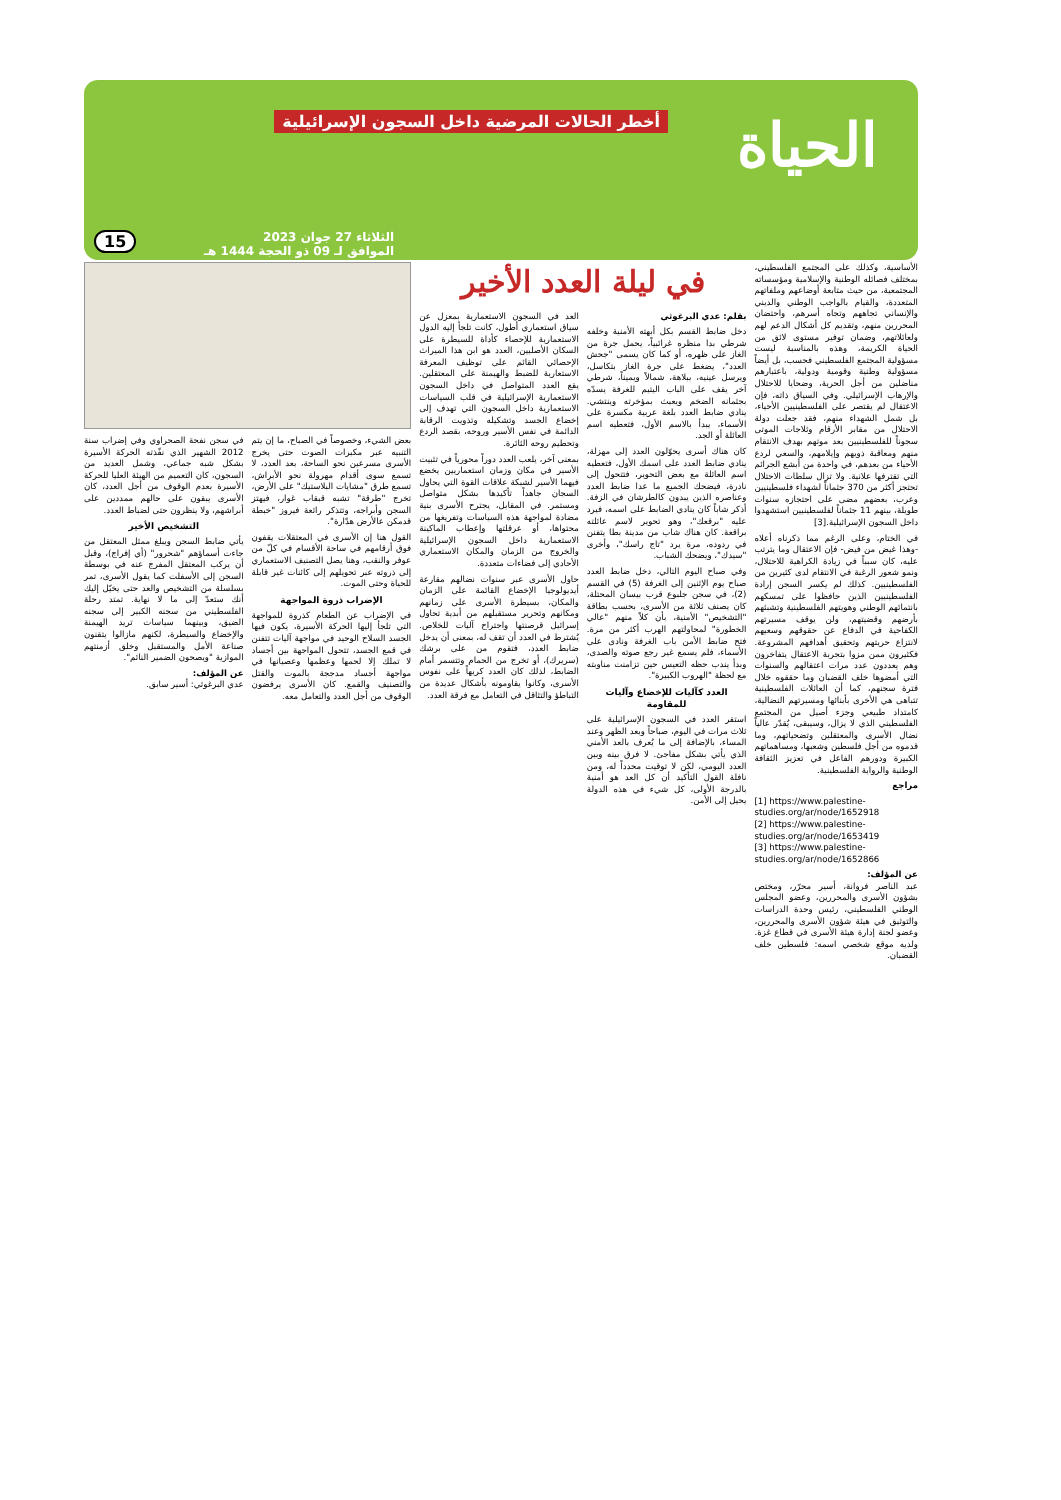الحياة
أخطر الحالات المرضية داخل السجون الإسرائيلية
الثلاثاء 27 جوان 2023
الموافق لـ 09 ذو الحجة 1444 هـ
15
الأساسية، وكذلك على المجتمع الفلسطيني، بمختلف فصائله الوطنية والإسلامية ومؤسساته المجتمعية، من حيث متابعة أوضاعهم وملفاتهم المتعددة، والقيام بالواجب الوطني والديني والإنساني تجاههم وتجاه أسرهم، واحتضان المحررين منهم، وتقديم كل أشكال الدعم لهم ولعائلاتهم، وضمان توفير مستوى لائق من الحياة الكريمة، وهذه بالمناسبة ليست مسؤولية المجتمع الفلسطيني فحسب، بل أيضاً مسؤولية وطنية وقومية ودولية، باعتبارهم مناضلين من أجل الحرية، وضحايا للاحتلال والإرهاب الإسرائيلي. وفي السياق ذاته، فإن الاعتقال لم يقتصر على الفلسطينيين الأحياء، بل شمل الشهداء منهم، فقد جعلت دولة الاحتلال من مقابر الأرقام وثلاجات الموتى سجوناً للفلسطينيين بعد موتهم بهدف الانتقام منهم ومعاقبة ذويهم وإيلامهم، والسعي لردع الأحياء من بعدهم، في واحدة من أبشع الجرائم التي تقترفها علانية. ولا تزال سلطات الاحتلال تحتجز أكثر من 370 جثماناً لشهداء فلسطينيين وعرب، بعضهم مضى على احتجازه سنوات طويلة، بينهم 11 جثماناً لفلسطينيين استشهدوا داخل السجون الإسرائيلية.[3]
في الختام، وعلى الرغم مما ذكرناه أعلاه -وهذا غيض من فيض- فإن الاعتقال وما يترتب عليه، كان سبباً في زيادة الكراهية للاحتلال، ونمو شعور الرغبة في الانتقام لدى كثيرين من الفلسطينيين. كذلك لم يكسر السجن إرادة الفلسطينيين الذين حافظوا على تمسكهم بانتمائهم الوطني وهويتهم الفلسطينية وتشبثهم بأرضهم وقضيتهم، ولن يوقف مسيرتهم الكفاحية في الدفاع عن حقوقهم وسعيهم لانتزاع حريتهم وتحقيق أهدافهم المشروعة. فكثيرون ممن مزوا بتجربة الاعتقال يتفاخرون وهم يعددون عدد مرات اعتقالهم والسنوات التي أمضوها خلف القضبان وما حققوه خلال فترة سجنهم، كما أن العائلات الفلسطينية تتباهى هي الأخرى بأبنائها ومسيرتهم النضالية، كامتداد طبيعي وجزء أصيل من المجتمع الفلسطيني الذي لا يزال، وسيبقى، يُقدّر عالياً نضال الأسرى والمعتقلين وتضحياتهم، وما قدموه من أجل فلسطين وشعبها، ومساهماتهم الكبيرة ودورهم الفاعل في تعزيز الثقافة الوطنية والرواية الفلسطينية.
مراجع
[1] https://www.palestine-studies.org/ar/node/1652918
[2] https://www.palestine-studies.org/ar/node/1653419
[3] https://www.palestine-studies.org/ar/node/1652866
عن المؤلف:
عبد الناصر فروانة، أسير محرّر، ومختص بشؤون الأسرى والمحررين، وعضو المجلس الوطني الفلسطيني، رئيس وحدة الدراسات والتوثيق في هيئة شؤون الأسرى والمحررين، وعضو لجنة إدارة هيئة الأسرى في قطاع غزة. ولديه موقع شخصي اسمه: فلسطين خلف القضبان.
في ليلة العدد الأخير
بقلم: عدي البرغوثي
دخل ضابط القسم بكل أبهته الأمنية وخلفه شرطي بدا منظره غرائبياً، يحمل جرة من الغاز على ظهره، أو كما كان يسمى "جحش العدد"، يضغط على جرة الغاز بتكاسل، ويرسل عينيه، ببلاهة، شمالاً ويميناً، شرطي آخر يقف على الباب اليتيم للغرفة يسدّه بجثمانه الضخم ويعبث بمؤخرته وينتشي. ينادي ضابط العدد بلغة عربية مكسرة على الأسماء، يبدأ بالاسم الأول، فتعطيه اسم العائلة أو الجد.
كان هناك أسرى يحوّلون العدد إلى مهزلة، ينادي ضابط العدد على اسمك الأول، فتعطيه اسم العائلة مع بعض التحوير، فتتحول إلى نادرة، فيضحك الجميع ما عدا ضابط العدد وعناصره الذين يبدون كالطرشان في الزفة. أذكر شاباً كان ينادي الضابط على اسمه، فيرد عليه "برقعك"، وهو تحوير لاسم عائلته براقعة. كان هناك شاب من مدينة بطا يتفنن في ردوده، مرة يرد "تاج راسك"، وأخرى "سيدك"، ويضحك الشباب.
وفي صباح اليوم التالي، دخل ضابط العدد صباح يوم الإثنين إلى الغرفة (5) في القسم (2)، في سجن جلبوع قرب بيسان المحتلة، كان يصنف ثلاثة من الأسرى، بحسب بطاقة "التشخيص" الأمنية، بأن كلاً منهم "عالي الخطورة" لمحاولتهم الهرب أكثر من مرة. فتح ضابط الأمن باب الغرفة ونادى على الأسماء، فلم يسمع غير رجع صوته والصدى، وبدأ يندب حظه التعيس حين تزامنت مناوبته مع لحظة "الهروب الكبيرة".
العدد كآليات للإخضاع وآليات للمقاومة
استقر العدد في السجون الإسرائيلية على ثلاث مرات في اليوم، صباحاً وبعد الظهر وعند المساء، بالإضافة إلى ما يُعرف بالعد الأمني الذي يأتي بشكل مفاجئ. لا فرق بينه وبين العدد اليومي، لكن لا توقيت محدداً له، ومن نافلة القول التأكيد أن كل العد هو أمنية بالدرجة الأولى، كل شيء في هذه الدولة يحيل إلى الأمن.
العد في السجون الاستعمارية بمعزل عن سياق استعماري أطول، كانت تلجأ إليه الدول الاستعمارية للإحصاء كأداة للسيطرة على السكان الأصليين، العدد هو ابن هذا الميراث الإحصائي القائم على توظيف المعرفة الاستعارية للضبط والهيمنة على المعتقلين. يقع العدد المتواصل في داخل السجون الاستعمارية الإسرائيلية في قلب السياسات الاستعمارية داخل السجون التي تهدف إلى إخضاع الجسد وتشكيله وتذويت الرقابة الدائمة في نفس الأسير وروحه، بقصد الردع وتحطيم روحه الثائرة.
بمعنى آخر، يلعب العدد دوراً محورياً في تثبيت الأسير في مكان وزمان استعماريين يخضع فيهما الأسير لشبكة علاقات القوة التي يحاول السجان جاهداً تأكيدها بشكل متواصل ومستمر. في المقابل، يجترح الأسرى بنية مضادة لمواجهة هذه السياسات وتفريغها من محتواها، أو عرقلتها وإعطاب الماكينة الاستعمارية داخل السجون الإسرائيلية والخروج من الزمان والمكان الاستعماري الأحادي إلى فضاءات متعددة.
حاول الأسرى عبر سنوات نضالهم مقارعة أيديولوجيا الإخضاع القائمة على الزمان والمكان، بسيطرة الأسرى على زمانهم ومكانهم وتحرير مستقبلهم من أبدية تحاول إسرائيل قرصنتها واجتراح آليات للخلاص. يُشترط في العدد أن تقف له، بمعنى أن يدخل ضابط العدد، فتقوم من على برشك (سريرك)، أو تخرج من الحمام وتتسمر أمام الضابط، لذلك كان العدد كريهاً على نفوس الأسرى، وكانوا يقاومونه بأشكال عديدة من التباطؤ والتثاقل في التعامل مع فرقة العدد.
بعض الشيء، وخصوصاً في الصباح، ما إن يتم التنبيه عبر مكبرات الصوت حتى يخرج الأسرى مسرعين نحو الساحة، بعد العدد، لا تسمع سوى أقدام مهرولة نحو الأبراش، تسمع طرق "مشايات البلاستيك" على الأرض، تخرج "طرقة" تشبه قبقاب غوار، فيهتز السجن وأبراجه، وتتذكر رائعة فيروز "خبطة قدمكن عالأرض هدّارة".
القول هنا إن الأسرى في المعتقلات يقفون فوق أرقامهم في ساحة الأقسام في كلّ من عوفر والنقب، وهنا يصل التصنيف الاستعماري إلى ذروته عبر تحويلهم إلى كائنات غير قابلة للحياة وحتى الموت.
الإضراب ذروة المواجهة
في الإضراب عن الطعام كذروة للمواجهة التي تلجأ إليها الحركة الأسيرة، يكون فيها الجسد السلاح الوحيد في مواجهة آليات تتفنن في قمع الجسد، تتحول المواجهة بين أجساد لا تملك إلا لحمها وعظمها وعصيانها في مواجهة أجساد مدججة بالموت والقتل والتصنيف والقمع. كان الأسرى يرفضون الوقوف من أجل العدد والتعامل معه.
في سجن نفحة الصحراوي وفي إضراب سنة 2012 الشهير الذي نفّذته الحركة الأسيرة بشكل شبه جماعي، وشمل العديد من السجون، كان التعميم من الهيئة العليا للحركة الأسيرة بعدم الوقوف من أجل العدد، كان الأسرى يبقون على حالهم ممددين على أبراشهم، ولا ينظرون حتى لضباط العدد.
التشخيص الأخير
يأتي ضابط السجن ويبلغ ممثل المعتقل من جاءت أسماؤهم "شحرور" (أي إفراج)، وقبل أن يركب المعتقل المفرج عنه في بوسطة السجن إلى الأسفلت كما يقول الأسرى، تمر بسلسلة من التشخيص والعد حتى يخيّل إليك أنك ستعدّ إلى ما لا نهاية. تمتد رحلة الفلسطيني من سجنه الكبير إلى سجنه الضيق، وبينهما سياسات تريد الهيمنة والإخضاع والسيطرة، لكنهم مازالوا يتقنون صناعة الأمل والمستقبل وخلق أزمنتهم الموازية "ويصحون الضمير النائم".
عن المؤلف:
عدي البرغوثي: أسير سابق.